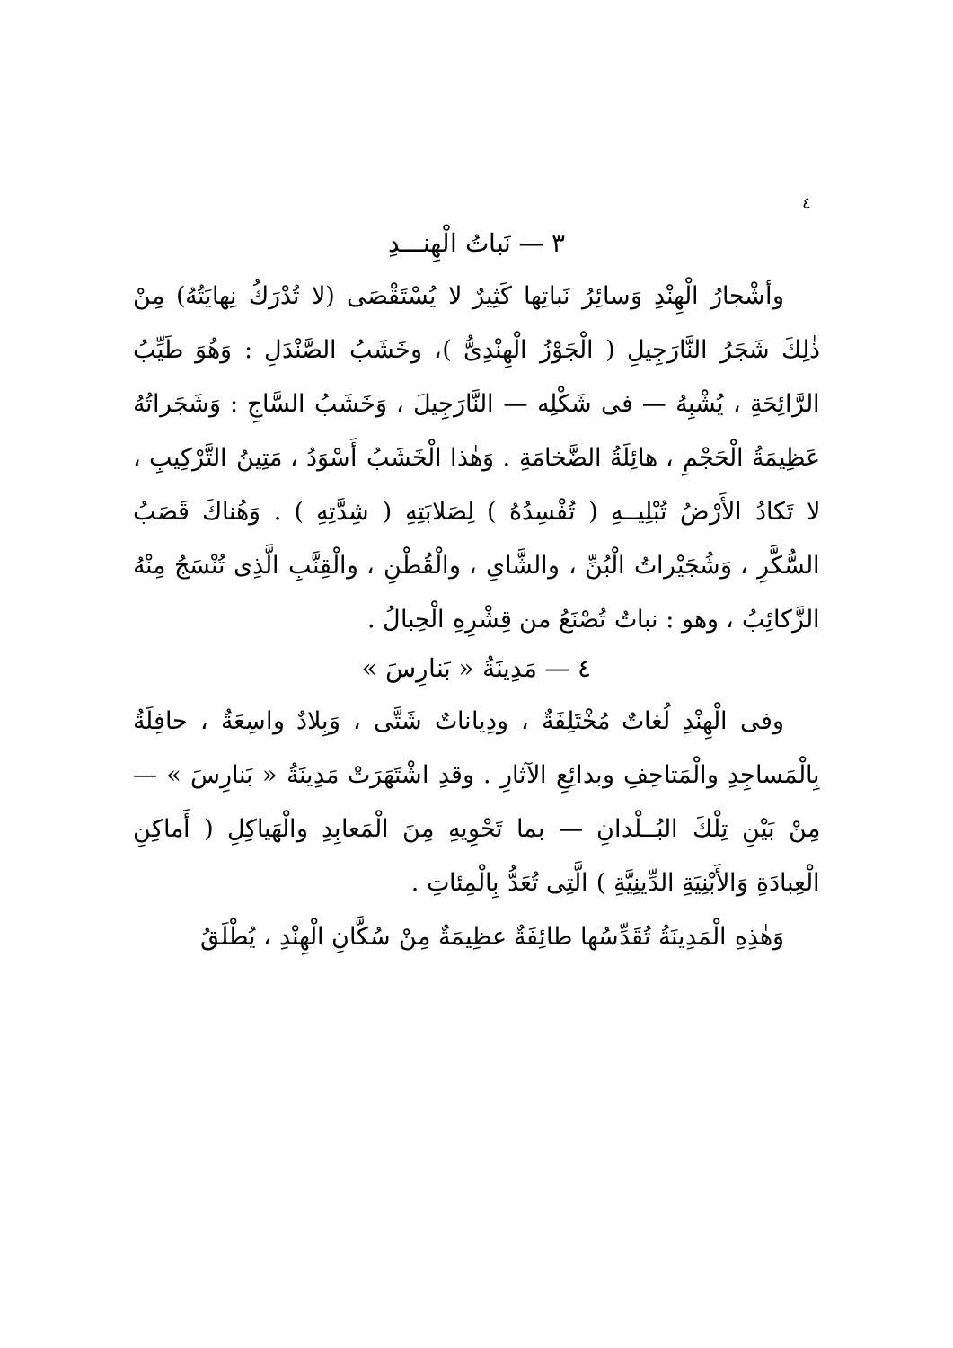٤
٣ — نَباتُ الْهِنـــدِ
وأشْجارُ الْهِنْدِ وَسائِرُ نَباتِها كَثِيرٌ لا يُسْتَقْصَى (لا تُدْرَكُ نِهايَتُهُ) مِنْ ذٰلِكَ شَجَرُ النَّارَجِيلِ ( الْجَوْزُ الْهِنْدِىُّ )، وخَشَبُ الصَّنْدَلِ : وَهُوَ طَيِّبُ الرَّائِحَةِ ، يُشْبِهُ — فى شَكْلِه — النَّارَجِيلَ ، وَخَشَبُ السَّاجِ : وَشَجَراتُهُ عَظِيمَةُ الْحَجْمِ ، هائِلَةُ الضَّخامَةِ . وَهٰذا الْخَشَبُ أَسْوَدُ ، مَتِينُ التَّرْكِيبِ ، لا تَكادُ الأَرْضُ تُبْلِيــهِ ( تُفْسِدُهُ ) لِصَلابَتِهِ ( شِدَّتِهِ ) . وَهُناكَ قَصَبُ السُّكَّرِ ، وَشُجَيْراتُ الْبُنِّ ، والشَّاىِ ، والْقُطْنِ ، والْقِنَّبِ الَّذِى تُنْسَجُ مِنْهُ الزَّكائِبُ ، وهو : نباتٌ تُصْنَعُ من قِشْرِهِ الْحِبالُ .
٤ — مَدِينَةُ « بَنارِسَ »
وفى الْهِنْدِ لُغاتٌ مُخْتَلِفَةٌ ، ودِياناتٌ شَتَّى ، وَبِلادٌ واسِعَةٌ ، حافِلَةٌ بِالْمَساجِدِ والْمَتاحِفِ وبدائِعِ الآثارِ . وقدِ اشْتَهَرَتْ مَدِينَةُ « بَنارِسَ » — مِنْ بَيْنِ تِلْكَ البُــلْدانِ — بما تَحْوِيهِ مِنَ الْمَعابِدِ والْهَياكِلِ ( أَماكِنِ الْعِبادَةِ وَالأَبْنِيَةِ الدِّينِيَّةِ ) الَّتِى تُعَدُّ بِالْمِئاتِ .
وَهٰذِهِ الْمَدِينَةُ تُقَدِّسُها طائِفَةٌ عظِيمَةٌ مِنْ سُكَّانِ الْهِنْدِ ، يُطْلَقُ